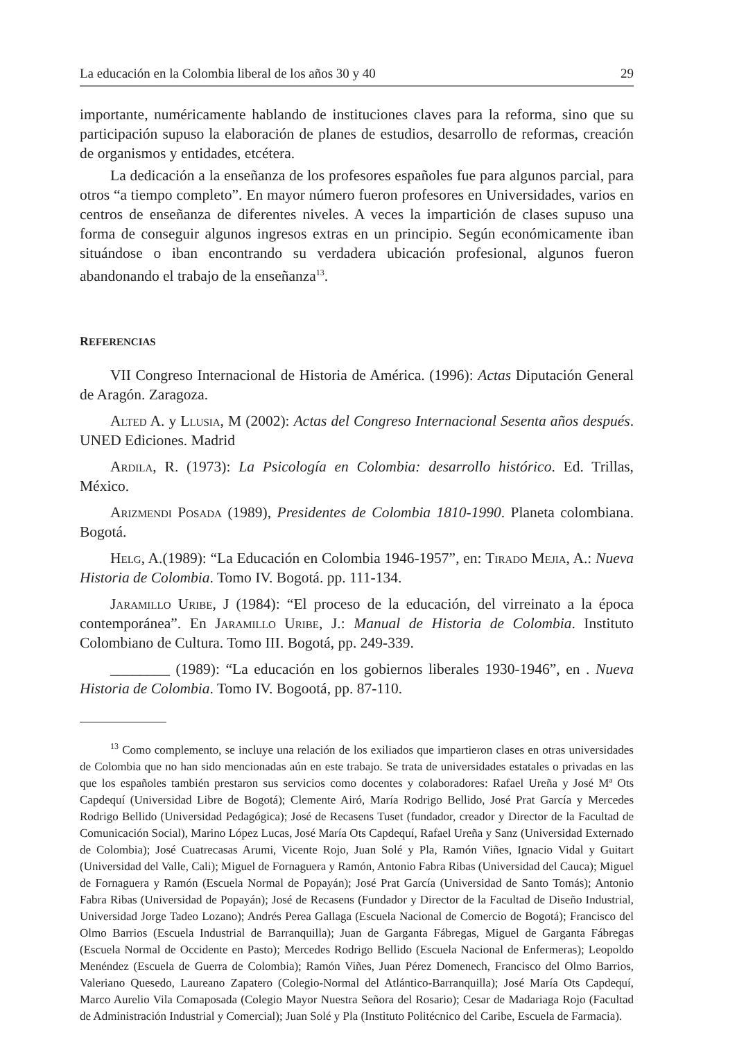La educación en la Colombia liberal de los años 30 y 40 29
importante, numéricamente hablando de instituciones claves para la reforma, sino que su participación supuso la elaboración de planes de estudios, desarrollo de reformas, creación de organismos y entidades, etcétera.
La dedicación a la enseñanza de los profesores españoles fue para algunos parcial, para otros “a tiempo completo”. En mayor número fueron profesores en Universidades, varios en centros de enseñanza de diferentes niveles. A veces la impartición de clases supuso una forma de conseguir algunos ingresos extras en un principio. Según económicamente iban situándose o iban encontrando su verdadera ubicación profesional, algunos fueron abandonando el trabajo de la enseñanza<sup>13</sup>.
REFERENCIAS
VII Congreso Internacional de Historia de América. (1996): Actas Diputación General de Aragón. Zaragoza.
Alted A. y Llusia, M (2002): Actas del Congreso Internacional Sesenta años después. UNED Ediciones. Madrid
Ardila, R. (1973): La Psicología en Colombia: desarrollo histórico. Ed. Trillas, México.
Arizmendi Posada (1989), Presidentes de Colombia 1810-1990. Planeta colombiana. Bogotá.
Helg, A.(1989): “La Educación en Colombia 1946-1957”, en: Tirado Mejia, A.: Nueva Historia de Colombia. Tomo IV. Bogotá. pp. 111-134.
Jaramillo Uribe, J (1984): “El proceso de la educación, del virreinato a la época contemporánea”. En Jaramillo Uribe, J.: Manual de Historia de Colombia. Instituto Colombiano de Cultura. Tomo III. Bogotá, pp. 249-339.
________ (1989): “La educación en los gobiernos liberales 1930-1946”, en . Nueva Historia de Colombia. Tomo IV. Bogootá, pp. 87-110.
<sup>13</sup> Como complemento, se incluye una relación de los exiliados que impartieron clases en otras universidades de Colombia que no han sido mencionadas aún en este trabajo. Se trata de universidades estatales o privadas en las que los españoles también prestaron sus servicios como docentes y colaboradores: Rafael Ureña y José Mª Ots Capdequí (Universidad Libre de Bogotá); Clemente Airó, María Rodrigo Bellido, José Prat García y Mercedes Rodrigo Bellido (Universidad Pedagógica); José de Recasens Tuset (fundador, creador y Director de la Facultad de Comunicación Social), Marino López Lucas, José María Ots Capdequí, Rafael Ureña y Sanz (Universidad Externado de Colombia); José Cuatrecasas Arumi, Vicente Rojo, Juan Solé y Pla, Ramón Viñes, Ignacio Vidal y Guitart (Universidad del Valle, Cali); Miguel de Fornaguera y Ramón, Antonio Fabra Ribas (Universidad del Cauca); Miguel de Fornaguera y Ramón (Escuela Normal de Popayán); José Prat García (Universidad de Santo Tomás); Antonio Fabra Ribas (Universidad de Popayán); José de Recasens (Fundador y Director de la Facultad de Diseño Industrial, Universidad Jorge Tadeo Lozano); Andrés Perea Gallaga (Escuela Nacional de Comercio de Bogotá); Francisco del Olmo Barrios (Escuela Industrial de Barranquilla); Juan de Garganta Fábregas, Miguel de Garganta Fábregas (Escuela Normal de Occidente en Pasto); Mercedes Rodrigo Bellido (Escuela Nacional de Enfermeras); Leopoldo Menéndez (Escuela de Guerra de Colombia); Ramón Viñes, Juan Pérez Domenech, Francisco del Olmo Barrios, Valeriano Quesedo, Laureano Zapatero (Colegio-Normal del Atlántico-Barranquilla); José María Ots Capdequí, Marco Aurelio Vila Comaposada (Colegio Mayor Nuestra Señora del Rosario); Cesar de Madariaga Rojo (Facultad de Administración Industrial y Comercial); Juan Solé y Pla (Instituto Politécnico del Caribe, Escuela de Farmacia).